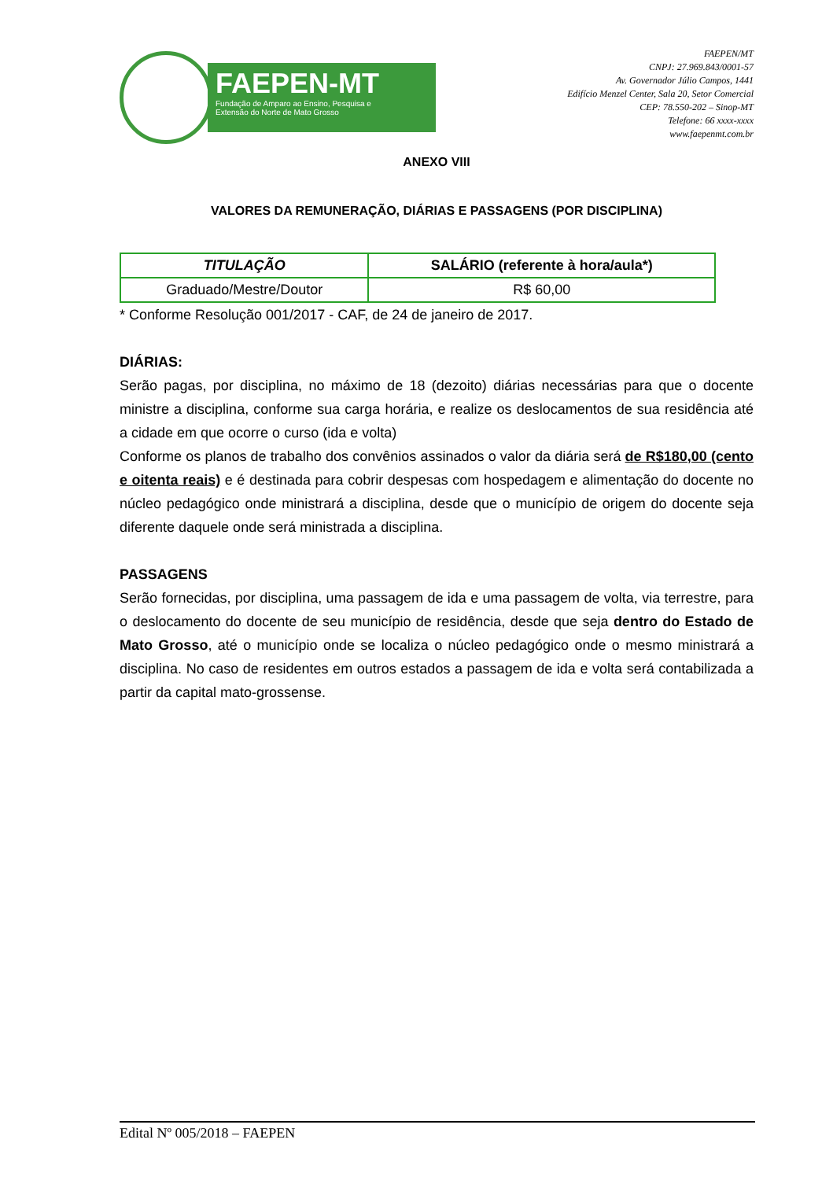FAEPEN-MT
Fundação de Amparo ao Ensino, Pesquisa e
Extensão do Norte de Mato Grosso
FAEPEN/MT
CNPJ: 27.969.843/0001-57
Av. Governador Júlio Campos, 1441
Edifício Menzel Center, Sala 20, Setor Comercial
CEP: 78.550-202 – Sinop-MT
Telefone: 66 xxxx-xxxx
www.faepenmt.com.br
ANEXO VIII
VALORES DA REMUNERAÇÃO, DIÁRIAS E PASSAGENS (POR DISCIPLINA)
| TITULAÇÃO | SALÁRIO (referente à hora/aula*) |
| --- | --- |
| Graduado/Mestre/Doutor | R$ 60,00 |
* Conforme Resolução 001/2017 - CAF, de 24 de janeiro de 2017.
DIÁRIAS:
Serão pagas, por disciplina, no máximo de 18 (dezoito) diárias necessárias para que o docente ministre a disciplina, conforme sua carga horária, e realize os deslocamentos de sua residência até a cidade em que ocorre o curso (ida e volta)
Conforme os planos de trabalho dos convênios assinados o valor da diária será de R$180,00 (cento e oitenta reais) e é destinada para cobrir despesas com hospedagem e alimentação do docente no núcleo pedagógico onde ministrará a disciplina, desde que o município de origem do docente seja diferente daquele onde será ministrada a disciplina.
PASSAGENS
Serão fornecidas, por disciplina, uma passagem de ida e uma passagem de volta, via terrestre, para o deslocamento do docente de seu município de residência, desde que seja dentro do Estado de Mato Grosso, até o município onde se localiza o núcleo pedagógico onde o mesmo ministrará a disciplina. No caso de residentes em outros estados a passagem de ida e volta será contabilizada a partir da capital mato-grossense.
Edital Nº 005/2018 – FAEPEN